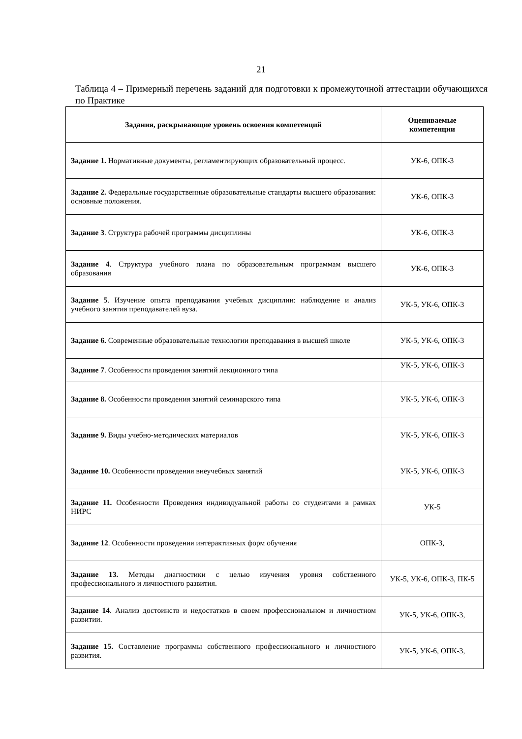21
Таблица 4 – Примерный перечень заданий для подготовки к промежуточной аттестации обучающихся по Практике
| Задания, раскрывающие уровень освоения компетенций | Оцениваемые компетенции |
| --- | --- |
| Задание 1. Нормативные документы, регламентирующих образовательный процесс. | УК-6, ОПК-3 |
| Задание 2. Федеральные государственные образовательные стандарты высшего образования: основные положения. | УК-6, ОПК-3 |
| Задание 3 . Структура рабочей программы дисциплины | УК-6, ОПК-3 |
| Задание 4 . Структура учебного плана по образовательным программам высшего образования | УК-6, ОПК-3 |
| Задание 5 . Изучение опыта преподавания учебных дисциплин: наблюдение и анализ учебного занятия преподавателей вуза. | УК-5, УК-6, ОПК-3 |
| Задание 6. Современные образовательные технологии преподавания в высшей школе | УК-5, УК-6, ОПК-3 |
| Задание 7 . Особенности проведения занятий лекционного типа | УК-5, УК-6, ОПК-3 |
| Задание 8. Особенности проведения занятий семинарского типа | УК-5, УК-6, ОПК-3 |
| Задание 9. Виды учебно-методических материалов | УК-5, УК-6, ОПК-3 |
| Задание 10. Особенности проведения внеучебных занятий | УК-5, УК-6, ОПК-3 |
| Задание 11. Особенности Проведения индивидуальной работы со студентами в рамках НИРС | УК-5 |
| Задание 12 . Особенности проведения интерактивных форм обучения | ОПК-3, |
| Задание 13. Методы диагностики с целью изучения уровня собственного профессионального и личностного развития. | УК-5, УК-6, ОПК-3, ПК-5 |
| Задание 14 . Анализ достоинств и недостатков в своем профессиональном и личностном развитии. | УК-5, УК-6, ОПК-3, |
| Задание 15. Составление программы собственного профессионального и личностного развития. | УК-5, УК-6, ОПК-3, |